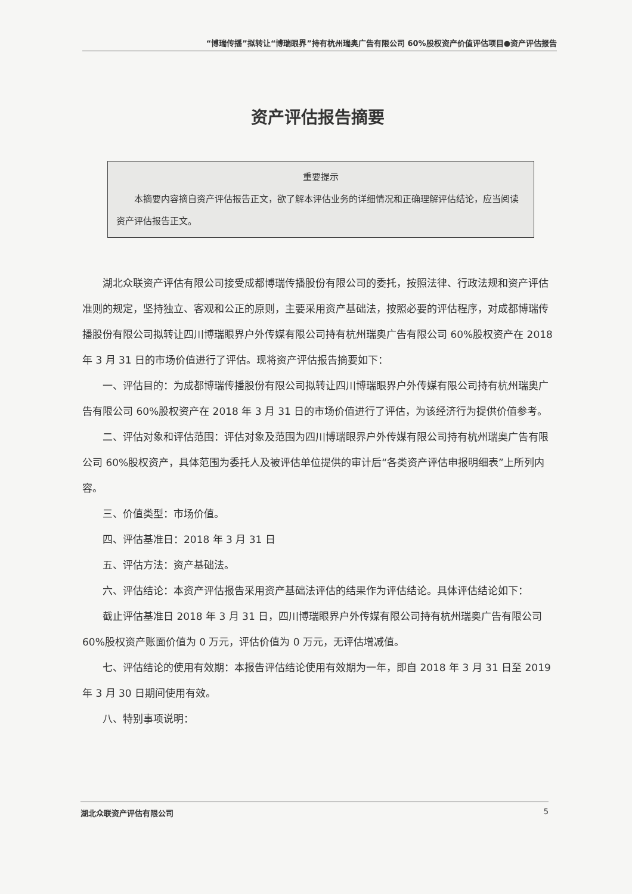“博瑞传播”拟转让“博瑞眼界”持有杭州瑞奥广告有限公司 60%股权资产价值评估项目●资产评估报告
资产评估报告摘要
重要提示
本摘要内容摘自资产评估报告正文，欲了解本评估业务的详细情况和正确理解评估结论，应当阅读资产评估报告正文。
湖北众联资产评估有限公司接受成都博瑞传播股份有限公司的委托，按照法律、行政法规和资产评估准则的规定，坚持独立、客观和公正的原则，主要采用资产基础法，按照必要的评估程序，对成都博瑞传播股份有限公司拟转让四川博瑞眼界户外传媒有限公司持有杭州瑞奥广告有限公司 60%股权资产在 2018 年 3 月 31 日的市场价值进行了评估。现将资产评估报告摘要如下：
一、评估目的：为成都博瑞传播股份有限公司拟转让四川博瑞眼界户外传媒有限公司持有杭州瑞奥广告有限公司 60%股权资产在 2018 年 3 月 31 日的市场价值进行了评估，为该经济行为提供价值参考。
二、评估对象和评估范围：评估对象及范围为四川博瑞眼界户外传媒有限公司持有杭州瑞奥广告有限公司 60%股权资产，具体范围为委托人及被评估单位提供的审计后“各类资产评估申报明细表”上所列内容。
三、价值类型：市场价值。
四、评估基准日：2018 年 3 月 31 日
五、评估方法：资产基础法。
六、评估结论：本资产评估报告采用资产基础法评估的结果作为评估结论。具体评估结论如下：
截止评估基准日 2018 年 3 月 31 日，四川博瑞眼界户外传媒有限公司持有杭州瑞奥广告有限公司 60%股权资产账面价值为 0 万元，评估价值为 0 万元，无评估增减值。
七、评估结论的使用有效期：本报告评估结论使用有效期为一年，即自 2018 年 3 月 31 日至 2019 年 3 月 30 日期间使用有效。
八、特别事项说明：
湖北众联资产评估有限公司 5